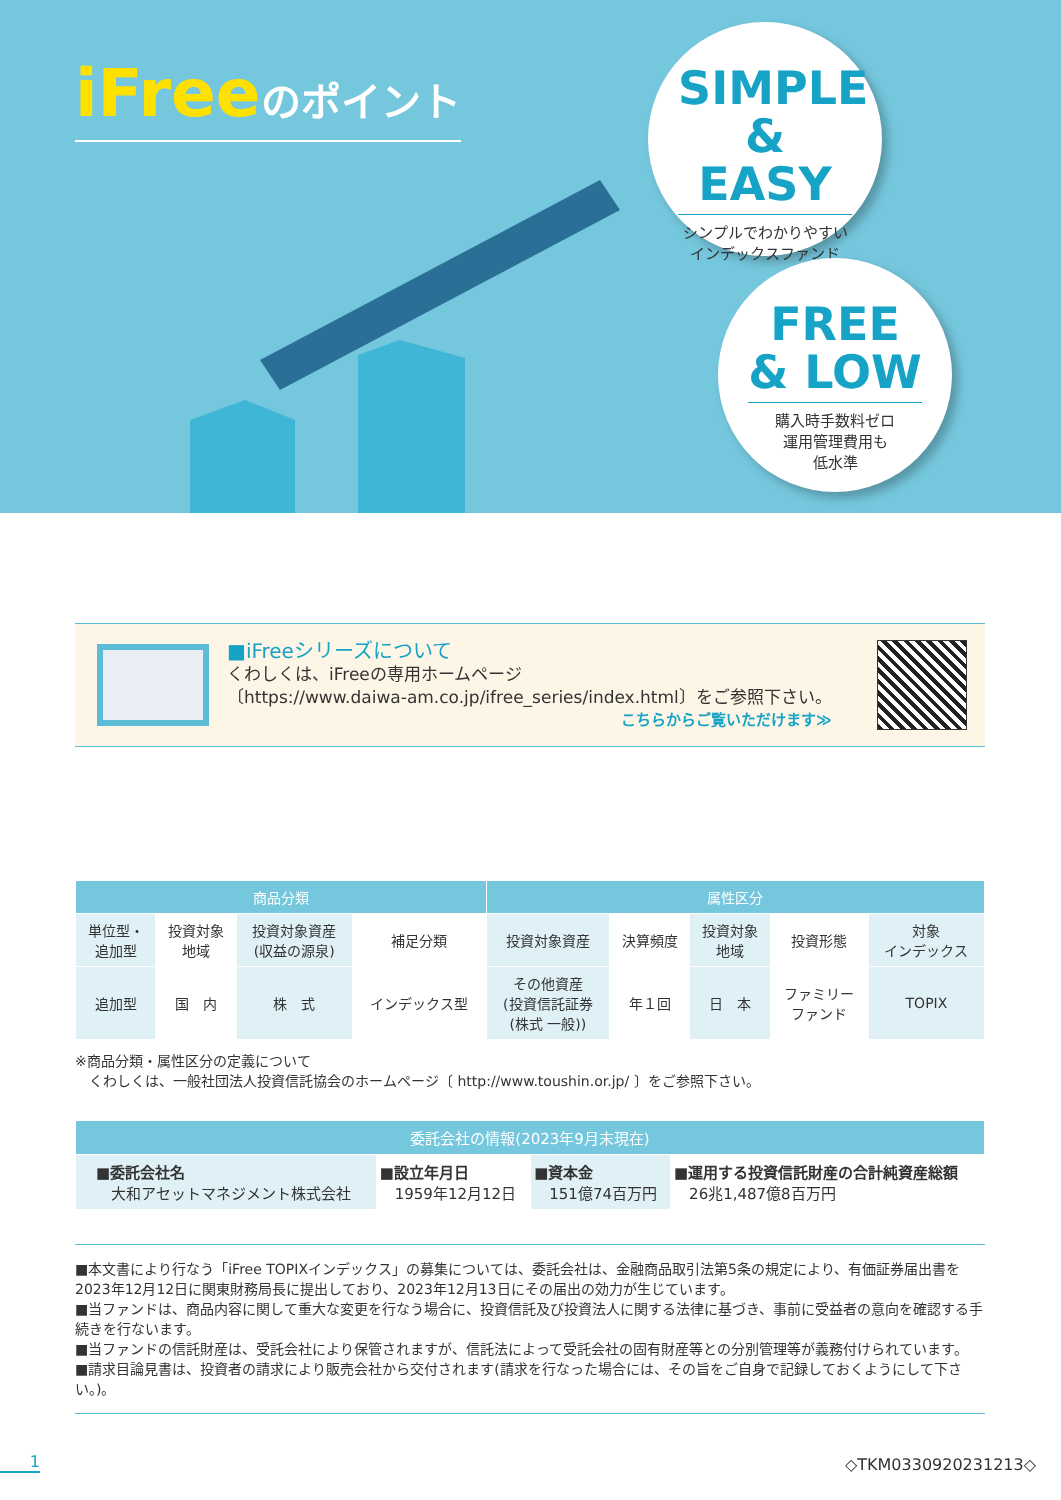iFreeのポイント
SIMPLE
& EASY
シンプルでわかりやすい
インデックスファンド
FREE
& LOW
購入時手数料ゼロ
運用管理費用も
低水準
■iFreeシリーズについて
くわしくは、iFreeの専用ホームページ
〔https://www.daiwa-am.co.jp/ifree_series/index.html〕をご参照下さい。
こちらからご覧いただけます≫
| 商品分類 | | | | 属性区分 | | | | |
| --- | --- | --- | --- | --- | --- | --- | --- | --- |
| 単位型・ 追加型 | 投資対象 地域 | 投資対象資産 (収益の源泉) | 補足分類 | 投資対象資産 | 決算頻度 | 投資対象 地域 | 投資形態 | 対象 インデックス |
| 追加型 | 国 内 | 株 式 | インデックス型 | その他資産 (投資信託証券 (株式 一般)) | 年１回 | 日 本 | ファミリー ファンド | TOPIX |
※商品分類・属性区分の定義について
　くわしくは、一般社団法人投資信託協会のホームページ〔 http://www.toushin.or.jp/ 〕をご参照下さい。
| 委託会社の情報(2023年9月末現在) | | | |
| --- | --- | --- | --- |
| ■委託会社名 大和アセットマネジメント株式会社 | ■設立年月日 1959年12月12日 | ■資本金 151億74百万円 | ■運用する投資信託財産の合計純資産総額 26兆1,487億8百万円 |
■本文書により行なう「iFree TOPIXインデックス」の募集については、委託会社は、金融商品取引法第5条の規定により、有価証券届出書を2023年12月12日に関東財務局長に提出しており、2023年12月13日にその届出の効力が生じています。
■当ファンドは、商品内容に関して重大な変更を行なう場合に、投資信託及び投資法人に関する法律に基づき、事前に受益者の意向を確認する手続きを行ないます。
■当ファンドの信託財産は、受託会社により保管されますが、信託法によって受託会社の固有財産等との分別管理等が義務付けられています。
■請求目論見書は、投資者の請求により販売会社から交付されます(請求を行なった場合には、その旨をご自身で記録しておくようにして下さい。)。
1 ◇TKM0330920231213◇